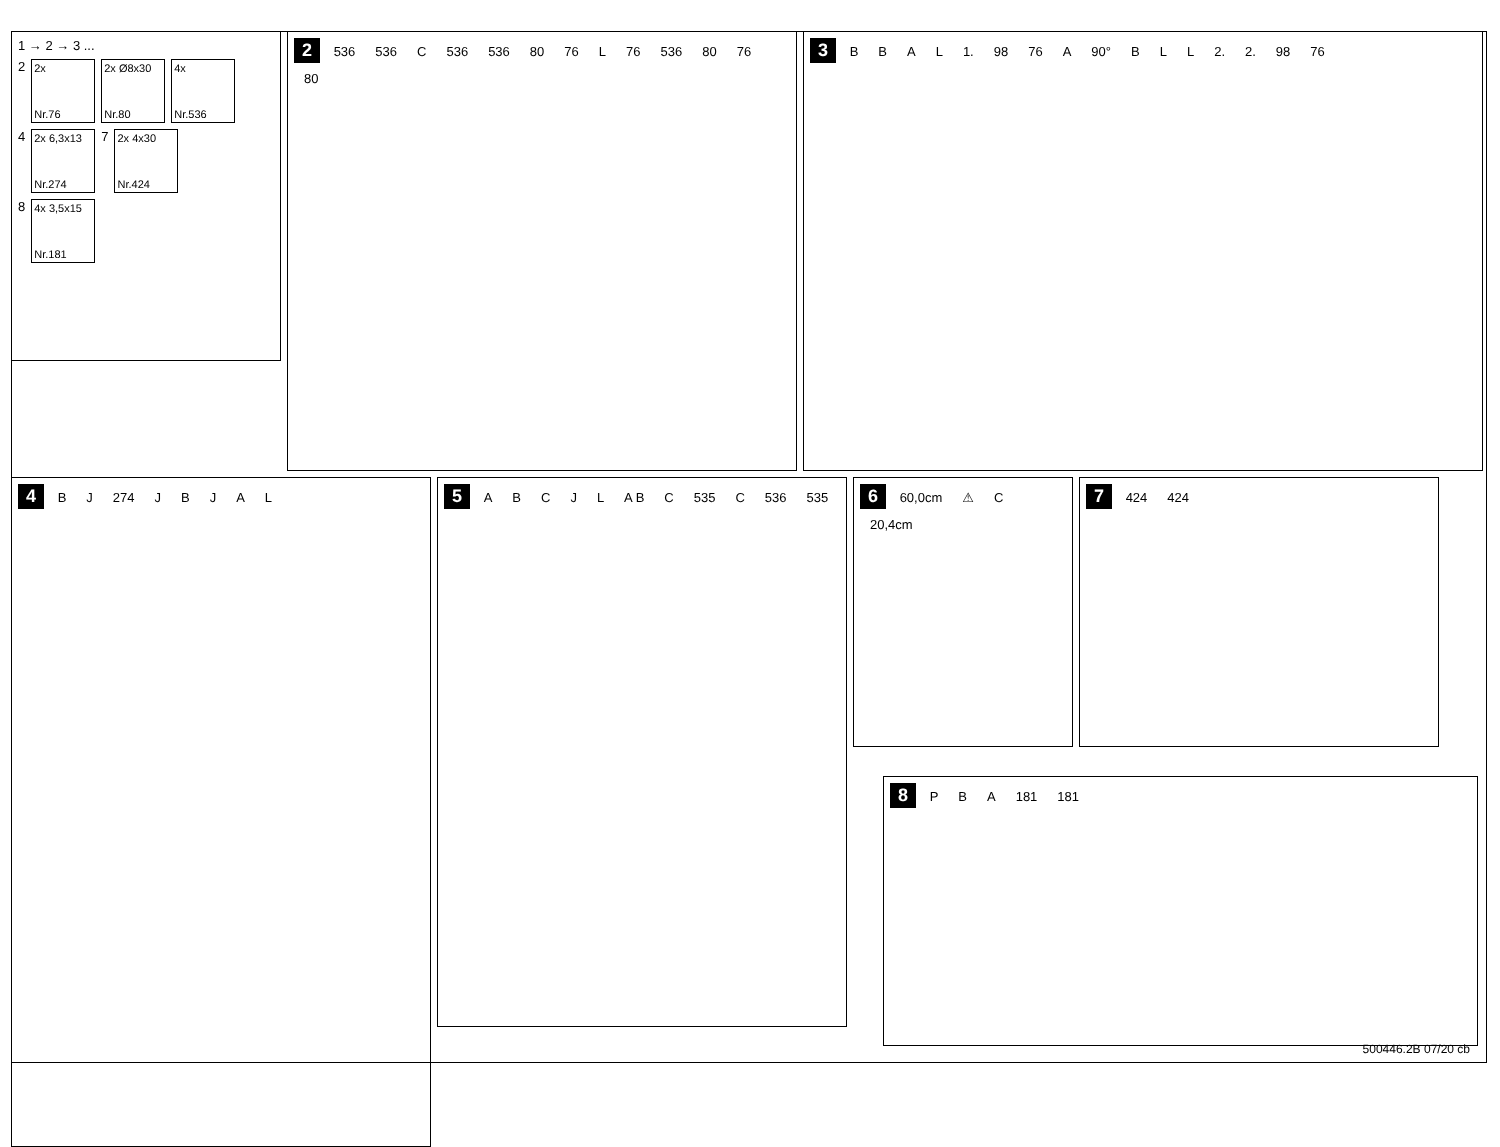1 → 2 → 3 ...
2
2x
Nr.76
2x Ø8x30
Nr.80
4x
Nr.536
4
2x 6,3x13
Nr.274
7
2x 4x30
Nr.424
8
4x 3,5x15
Nr.181
2 536 536 C 536 536 80 76 L 76 536 80 76 80
3 BBAL 1. 98 76 A 90° B L L 2. 2. 98 76
4 B J 274 JBJAL
5 ABCJL A B C 535 C 536 535
6 60,0cm ⚠ C 20,4cm
7 424 424
8 P B A 181 181
500446.2B 07/20 cb